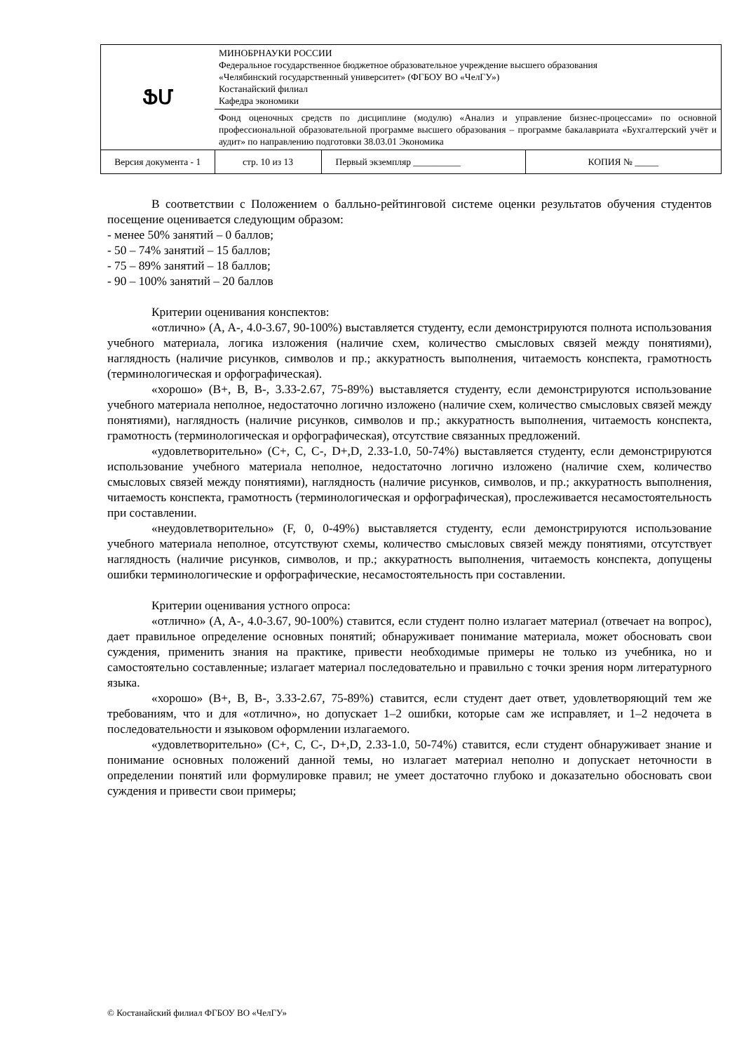| ՖՄ | МИНОБРНАУКИ РОССИИ Федеральное государственное бюджетное образовательное учреждение высшего образования «Челябинский государственный университет» (ФГБОУ ВО «ЧелГУ») Костанайский филиал Кафедра экономики | | |
| | Фонд оценочных средств по дисциплине (модулю) «Анализ и управление бизнес-процессами» по основной профессиональной образовательной программе высшего образования – программе бакалавриата «Бухгалтерский учёт и аудит» по направлению подготовки 38.03.01 Экономика | | |
| Версия документа - 1 | стр. 10 из 13 | Первый экземпляр __________ | КОПИЯ № _____ |
В соответствии с Положением о балльно-рейтинговой системе оценки результатов обучения студентов посещение оценивается следующим образом:
- менее 50% занятий – 0 баллов;
- 50 – 74% занятий – 15 баллов;
- 75 – 89% занятий – 18 баллов;
- 90 – 100% занятий – 20 баллов
Критерии оценивания конспектов:
«отлично» (A, A-, 4.0-3.67, 90-100%) выставляется студенту, если демонстрируются полнота использования учебного материала, логика изложения (наличие схем, количество смысловых связей между понятиями), наглядность (наличие рисунков, символов и пр.; аккуратность выполнения, читаемость конспекта, грамотность (терминологическая и орфографическая).
«хорошо» (B+, B, B-, 3.33-2.67, 75-89%) выставляется студенту, если демонстрируются использование учебного материала неполное, недостаточно логично изложено (наличие схем, количество смысловых связей между понятиями), наглядность (наличие рисунков, символов и пр.; аккуратность выполнения, читаемость конспекта, грамотность (терминологическая и орфографическая), отсутствие связанных предложений.
«удовлетворительно» (C+, C, C-, D+,D, 2.33-1.0, 50-74%) выставляется студенту, если демонстрируются использование учебного материала неполное, недостаточно логично изложено (наличие схем, количество смысловых связей между понятиями), наглядность (наличие рисунков, символов, и пр.; аккуратность выполнения, читаемость конспекта, грамотность (терминологическая и орфографическая), прослеживается несамостоятельность при составлении.
«неудовлетворительно» (F, 0, 0-49%) выставляется студенту, если демонстрируются использование учебного материала неполное, отсутствуют схемы, количество смысловых связей между понятиями, отсутствует наглядность (наличие рисунков, символов, и пр.; аккуратность выполнения, читаемость конспекта, допущены ошибки терминологические и орфографические, несамостоятельность при составлении.
Критерии оценивания устного опроса:
«отлично» (A, A-, 4.0-3.67, 90-100%) ставится, если студент полно излагает материал (отвечает на вопрос), дает правильное определение основных понятий; обнаруживает понимание материала, может обосновать свои суждения, применить знания на практике, привести необходимые примеры не только из учебника, но и самостоятельно составленные; излагает материал последовательно и правильно с точки зрения норм литературного языка.
«хорошо» (B+, B, B-, 3.33-2.67, 75-89%) ставится, если студент дает ответ, удовлетворяющий тем же требованиям, что и для «отлично», но допускает 1–2 ошибки, которые сам же исправляет, и 1–2 недочета в последовательности и языковом оформлении излагаемого.
«удовлетворительно» (C+, C, C-, D+,D, 2.33-1.0, 50-74%) ставится, если студент обнаруживает знание и понимание основных положений данной темы, но излагает материал неполно и допускает неточности в определении понятий или формулировке правил; не умеет достаточно глубоко и доказательно обосновать свои суждения и привести свои примеры;
© Костанайский филиал ФГБОУ ВО «ЧелГУ»